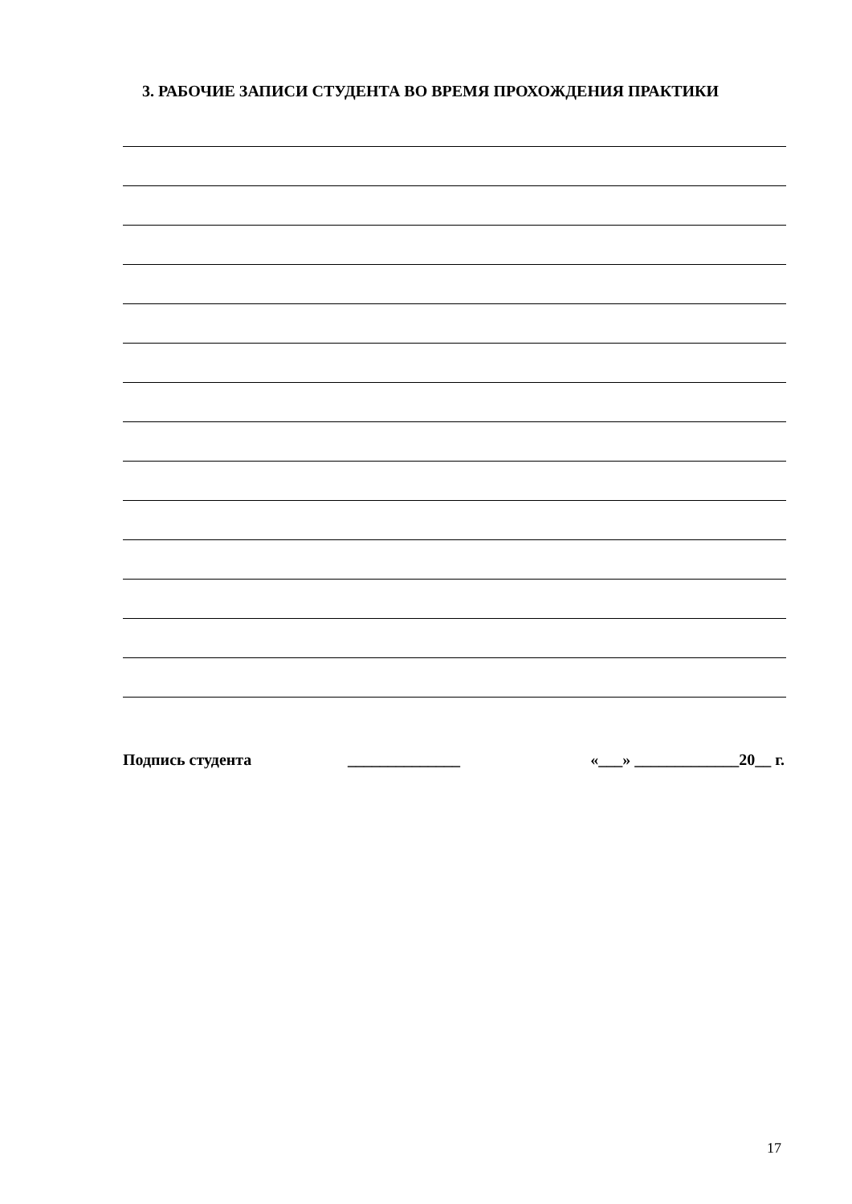3. РАБОЧИЕ ЗАПИСИ СТУДЕНТА ВО ВРЕМЯ ПРОХОЖДЕНИЯ ПРАКТИКИ
Подпись студента ______________ «___» _____________20__ г.
17